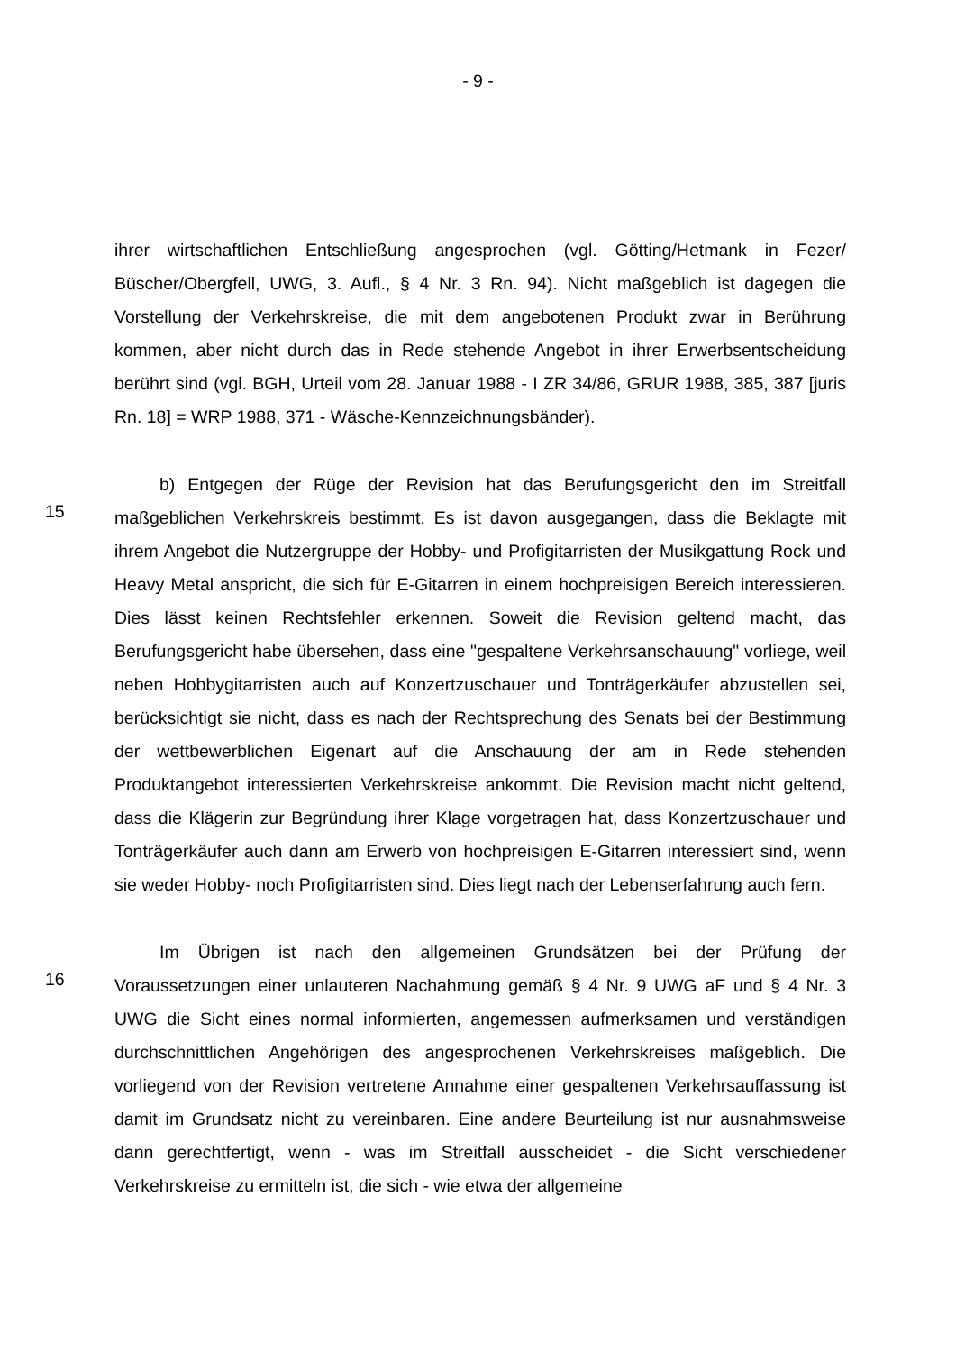- 9 -
ihrer wirtschaftlichen Entschließung angesprochen (vgl. Götting/Hetmank in Fezer/ Büscher/Obergfell, UWG, 3. Aufl., § 4 Nr. 3 Rn. 94). Nicht maßgeblich ist dagegen die Vorstellung der Verkehrskreise, die mit dem angebotenen Produkt zwar in Berührung kommen, aber nicht durch das in Rede stehende Angebot in ihrer Erwerbsentscheidung berührt sind (vgl. BGH, Urteil vom 28. Januar 1988 - I ZR 34/86, GRUR 1988, 385, 387 [juris Rn. 18] = WRP 1988, 371 - Wäsche-Kennzeichnungsbänder).
15
b) Entgegen der Rüge der Revision hat das Berufungsgericht den im Streitfall maßgeblichen Verkehrskreis bestimmt. Es ist davon ausgegangen, dass die Beklagte mit ihrem Angebot die Nutzergruppe der Hobby- und Profigitarristen der Musikgattung Rock und Heavy Metal anspricht, die sich für E-Gitarren in einem hochpreisigen Bereich interessieren. Dies lässt keinen Rechtsfehler erkennen. Soweit die Revision geltend macht, das Berufungsgericht habe übersehen, dass eine "gespaltene Verkehrsanschauung" vorliege, weil neben Hobbygitarristen auch auf Konzertzuschauer und Tonträgerkäufer abzustellen sei, berücksichtigt sie nicht, dass es nach der Rechtsprechung des Senats bei der Bestimmung der wettbewerblichen Eigenart auf die Anschauung der am in Rede stehenden Produktangebot interessierten Verkehrskreise ankommt. Die Revision macht nicht geltend, dass die Klägerin zur Begründung ihrer Klage vorgetragen hat, dass Konzertzuschauer und Tonträgerkäufer auch dann am Erwerb von hochpreisigen E-Gitarren interessiert sind, wenn sie weder Hobby- noch Profigitarristen sind. Dies liegt nach der Lebenserfahrung auch fern.
16
Im Übrigen ist nach den allgemeinen Grundsätzen bei der Prüfung der Voraussetzungen einer unlauteren Nachahmung gemäß § 4 Nr. 9 UWG aF und § 4 Nr. 3 UWG die Sicht eines normal informierten, angemessen aufmerksamen und verständigen durchschnittlichen Angehörigen des angesprochenen Verkehrskreises maßgeblich. Die vorliegend von der Revision vertretene Annahme einer gespaltenen Verkehrsauffassung ist damit im Grundsatz nicht zu vereinbaren. Eine andere Beurteilung ist nur ausnahmsweise dann gerechtfertigt, wenn - was im Streitfall ausscheidet - die Sicht verschiedener Verkehrskreise zu ermitteln ist, die sich - wie etwa der allgemeine